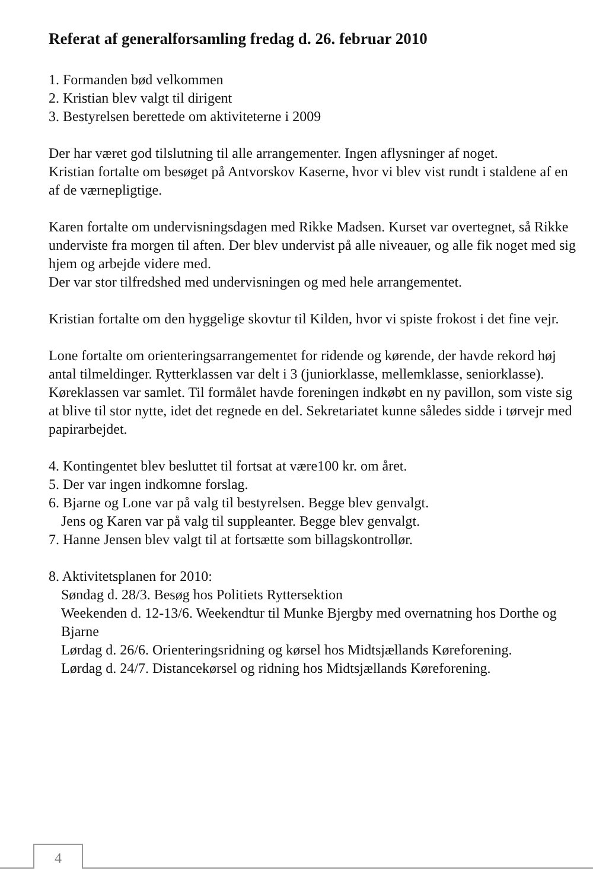Referat af generalforsamling fredag d. 26. februar 2010
1. Formanden bød velkommen
2. Kristian blev valgt til dirigent
3. Bestyrelsen berettede om aktiviteterne i 2009
Der har været god tilslutning til alle arrangementer. Ingen aflysninger af noget.
Kristian fortalte om besøget på Antvorskov Kaserne, hvor vi blev vist rundt i staldene af en af de værnepligtige.
Karen fortalte om undervisningsdagen med Rikke Madsen. Kurset var overtegnet, så Rikke underviste fra morgen til aften. Der blev undervist på alle niveauer, og alle fik noget med sig hjem og arbejde videre med.
Der var stor tilfredshed med undervisningen og med hele arrangementet.
Kristian fortalte om den hyggelige skovtur til Kilden, hvor vi spiste frokost i det fine vejr.
Lone fortalte om orienteringsarrangementet for ridende og kørende, der havde rekord høj antal tilmeldinger. Rytterklassen var delt i 3 (juniorklasse, mellemklasse, seniorklasse). Køreklassen var samlet. Til formålet havde foreningen indkøbt en ny pavillon, som viste sig at blive til stor nytte, idet det regnede en del. Sekretariatet kunne således sidde i tørvejr med papirarbejdet.
4. Kontingentet blev besluttet til fortsat at være100 kr. om året.
5. Der var ingen indkomne forslag.
6. Bjarne og Lone var på valg til bestyrelsen. Begge blev genvalgt.
Jens og Karen var på valg til suppleanter. Begge blev genvalgt.
7. Hanne Jensen blev valgt til at fortsætte som billagskontrollør.
8. Aktivitetsplanen for 2010:
Søndag d. 28/3. Besøg hos Politiets Ryttersektion
Weekenden d. 12-13/6. Weekendtur til Munke Bjergby med overnatning hos Dorthe og Bjarne
Lørdag d. 26/6. Orienteringsridning og kørsel hos Midtsjællands Køreforening.
Lørdag d. 24/7. Distancekørsel og ridning hos Midtsjællands Køreforening.
4